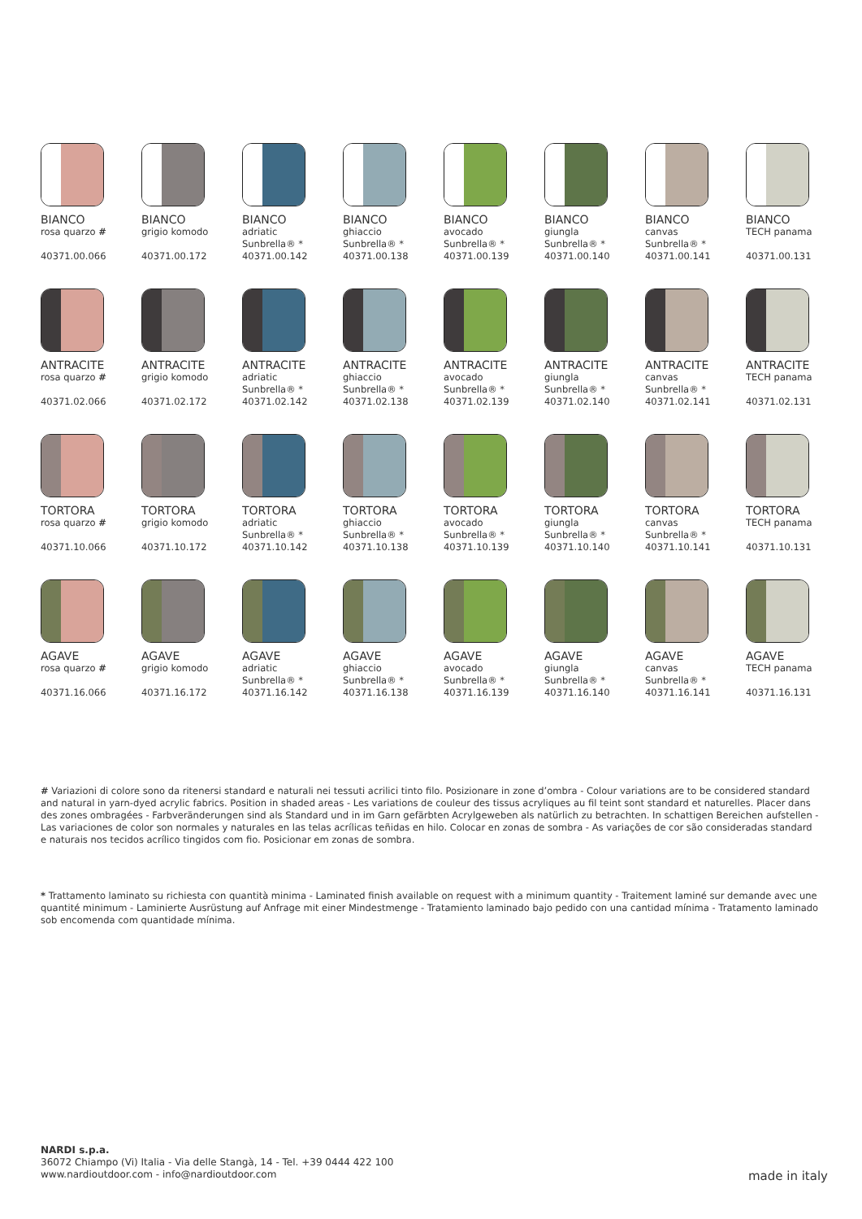BIANCO
rosa quarzo #
40371.00.066
BIANCO
grigio komodo
40371.00.172
BIANCO
adriatic
Sunbrella® *
40371.00.142
BIANCO
ghiaccio
Sunbrella® *
40371.00.138
BIANCO
avocado
Sunbrella® *
40371.00.139
BIANCO
giungla
Sunbrella® *
40371.00.140
BIANCO
canvas
Sunbrella® *
40371.00.141
BIANCO
TECH panama
40371.00.131
ANTRACITE
rosa quarzo #
40371.02.066
ANTRACITE
grigio komodo
40371.02.172
ANTRACITE
adriatic
Sunbrella® *
40371.02.142
ANTRACITE
ghiaccio
Sunbrella® *
40371.02.138
ANTRACITE
avocado
Sunbrella® *
40371.02.139
ANTRACITE
giungla
Sunbrella® *
40371.02.140
ANTRACITE
canvas
Sunbrella® *
40371.02.141
ANTRACITE
TECH panama
40371.02.131
TORTORA
rosa quarzo #
40371.10.066
TORTORA
grigio komodo
40371.10.172
TORTORA
adriatic
Sunbrella® *
40371.10.142
TORTORA
ghiaccio
Sunbrella® *
40371.10.138
TORTORA
avocado
Sunbrella® *
40371.10.139
TORTORA
giungla
Sunbrella® *
40371.10.140
TORTORA
canvas
Sunbrella® *
40371.10.141
TORTORA
TECH panama
40371.10.131
AGAVE
rosa quarzo #
40371.16.066
AGAVE
grigio komodo
40371.16.172
AGAVE
adriatic
Sunbrella® *
40371.16.142
AGAVE
ghiaccio
Sunbrella® *
40371.16.138
AGAVE
avocado
Sunbrella® *
40371.16.139
AGAVE
giungla
Sunbrella® *
40371.16.140
AGAVE
canvas
Sunbrella® *
40371.16.141
AGAVE
TECH panama
40371.16.131
# Variazioni di colore sono da ritenersi standard e naturali nei tessuti acrilici tinto filo. Posizionare in zone d’ombra - Colour variations are to be considered standard and natural in yarn-dyed acrylic fabrics. Position in shaded areas - Les variations de couleur des tissus acryliques au fil teint sont standard et naturelles. Placer dans des zones ombragées - Farbveränderungen sind als Standard und in im Garn gefärbten Acrylgeweben als natürlich zu betrachten. In schattigen Bereichen aufstellen - Las variaciones de color son normales y naturales en las telas acrílicas teñidas en hilo. Colocar en zonas de sombra - As variações de cor são consideradas standard e naturais nos tecidos acrílico tingidos com fio. Posicionar em zonas de sombra.
* Trattamento laminato su richiesta con quantità minima - Laminated finish available on request with a minimum quantity - Traitement laminé sur demande avec une quantité minimum - Laminierte Ausrüstung auf Anfrage mit einer Mindestmenge - Tratamiento laminado bajo pedido con una cantidad mínima - Tratamento laminado sob encomenda com quantidade mínima.
NARDI s.p.a.
36072 Chiampo (Vi) Italia - Via delle Stangà, 14 - Tel. +39 0444 422 100
www.nardioutdoor.com - info@nardioutdoor.com
made in italy